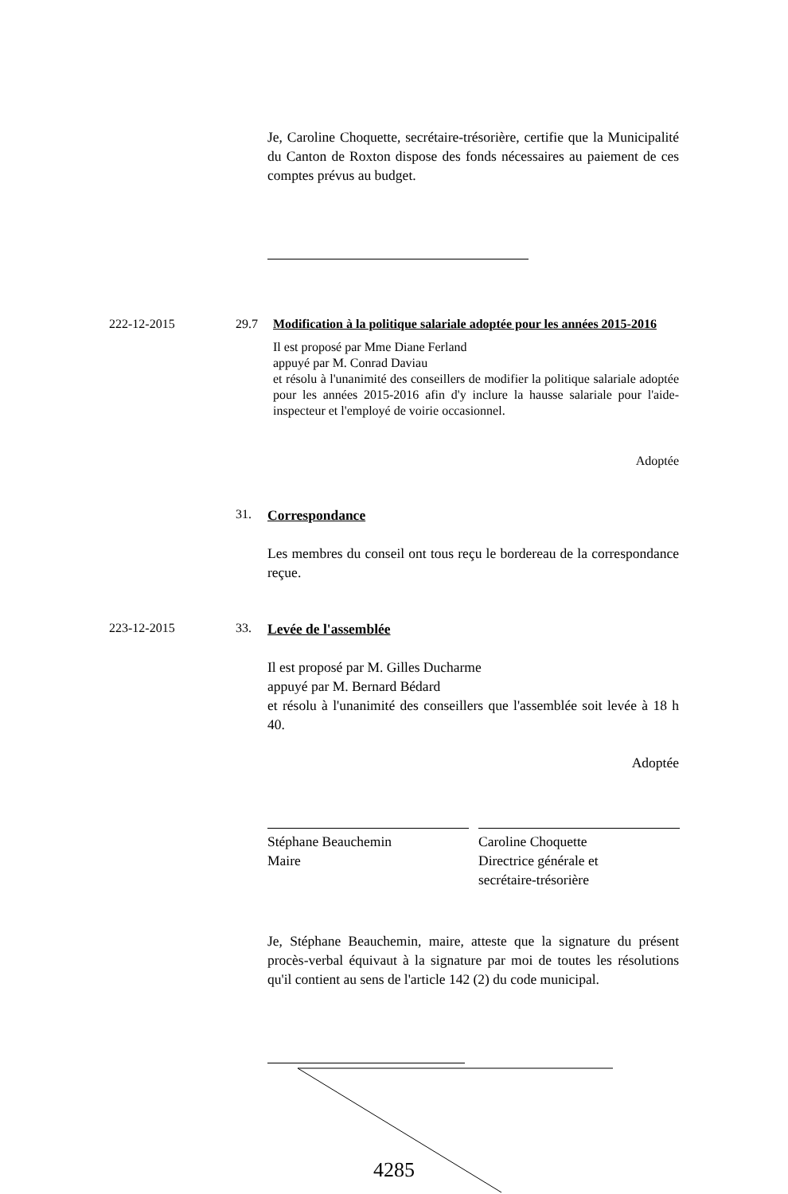Je, Caroline Choquette, secrétaire-trésorière, certifie que la Municipalité du Canton de Roxton dispose des fonds nécessaires au paiement de ces comptes prévus au budget.
222-12-2015 29.7
Modification à la politique salariale adoptée pour les années 2015-2016
Il est proposé par Mme Diane Ferland
appuyé par M. Conrad Daviau
et résolu à l'unanimité des conseillers de modifier la politique salariale adoptée pour les années 2015-2016 afin d'y inclure la hausse salariale pour l'aide-inspecteur et l'employé de voirie occasionnel.
Adoptée
31. Correspondance
Les membres du conseil ont tous reçu le bordereau de la correspondance reçue.
223-12-2015 33. Levée de l'assemblée
Il est proposé par M. Gilles Ducharme
appuyé par M. Bernard Bédard
et résolu à l'unanimité des conseillers que l'assemblée soit levée à 18 h 40.
Adoptée
Stéphane Beauchemin
Maire
Caroline Choquette
Directrice générale et
secrétaire-trésorière
Je, Stéphane Beauchemin, maire, atteste que la signature du présent procès-verbal équivaut à la signature par moi de toutes les résolutions qu'il contient au sens de l'article 142 (2) du code municipal.
4285